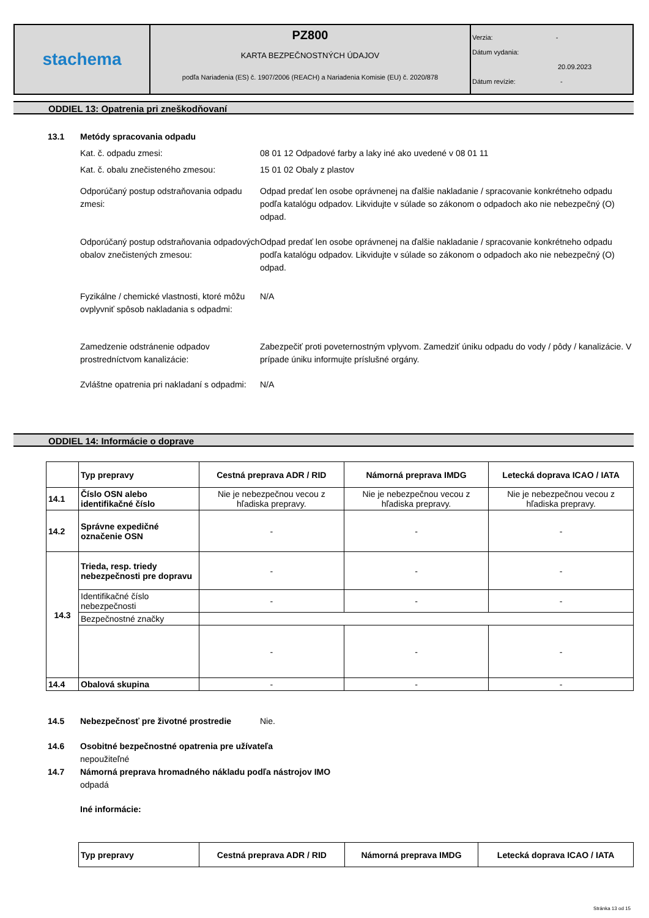| stachema | PZ800 KARTA BEZPEČNOSTNÝCH ÚDAJOV podľa Nariadenia (ES) č. 1907/2006 (REACH) a Nariadenia Komisie (EU) č. 2020/878 | Verzia: - Dátum vydania: 20.09.2023 Dátum revízie: - |
ODDIEL 13: Opatrenia pri zneškodňovaní
13.1 Metódy spracovania odpadu
Kat. č. odpadu zmesi: 08 01 12 Odpadové farby a laky iné ako uvedené v 08 01 11
Kat. č. obalu znečisteného zmesou: 15 01 02 Obaly z plastov
Odporúčaný postup odstraňovania odpadu zmesi:
Odpad predať len osobe oprávnenej na ďalšie nakladanie / spracovanie konkrétneho odpadu podľa katalógu odpadov. Likvidujte v súlade so zákonom o odpadoch ako nie nebezpečný (O) odpad.
Odporúčaný postup odstraňovania odpadových obalov znečistených zmesou:
Odpad predať len osobe oprávnenej na ďalšie nakladanie / spracovanie konkrétneho odpadu podľa katalógu odpadov. Likvidujte v súlade so zákonom o odpadoch ako nie nebezpečný (O) odpad.
Fyzikálne / chemické vlastnosti, ktoré môžu ovplyvniť spôsob nakladania s odpadmi:
N/A
Zamedzenie odstránenie odpadov prostredníctvom kanalizácie:
Zabezpečiť proti poveternostným vplyvom. Zamedziť úniku odpadu do vody / pôdy / kanalizácie. V prípade úniku informujte príslušné orgány.
Zvláštne opatrenia pri nakladaní s odpadmi:
N/A
ODDIEL 14: Informácie o doprave
| | Typ prepravy | Cestná preprava ADR / RID | Námorná preprava IMDG | Letecká doprava ICAO / IATA |
| --- | --- | --- | --- | --- |
| 14.1 | Číslo OSN alebo identifikačné číslo | Nie je nebezpečnou vecou z hľadiska prepravy. | Nie je nebezpečnou vecou z hľadiska prepravy. | Nie je nebezpečnou vecou z hľadiska prepravy. |
| 14.2 | Správne expedičné označenie OSN | - | - | - |
| 14.3 | Trieda, resp. triedy nebezpečnosti pre dopravu | - | - | - |
| | Identifikačné číslo nebezpečnosti | - | - | - |
| | Bezpečnostné značky | | | |
| | | - | - | - |
| 14.4 | Obalová skupina | - | - | - |
14.5 Nebezpečnosť pre životné prostredie Nie.
14.6 Osobitné bezpečnostné opatrenia pre užívateľa
nepoužiteľné
14.7 Námorná preprava hromadného nákladu podľa nástrojov IMO
odpadá
Iné informácie:
| Typ prepravy | Cestná preprava ADR / RID | Námorná preprava IMDG | Letecká doprava ICAO / IATA |
| --- | --- | --- | --- |
Stránka 13 od 15